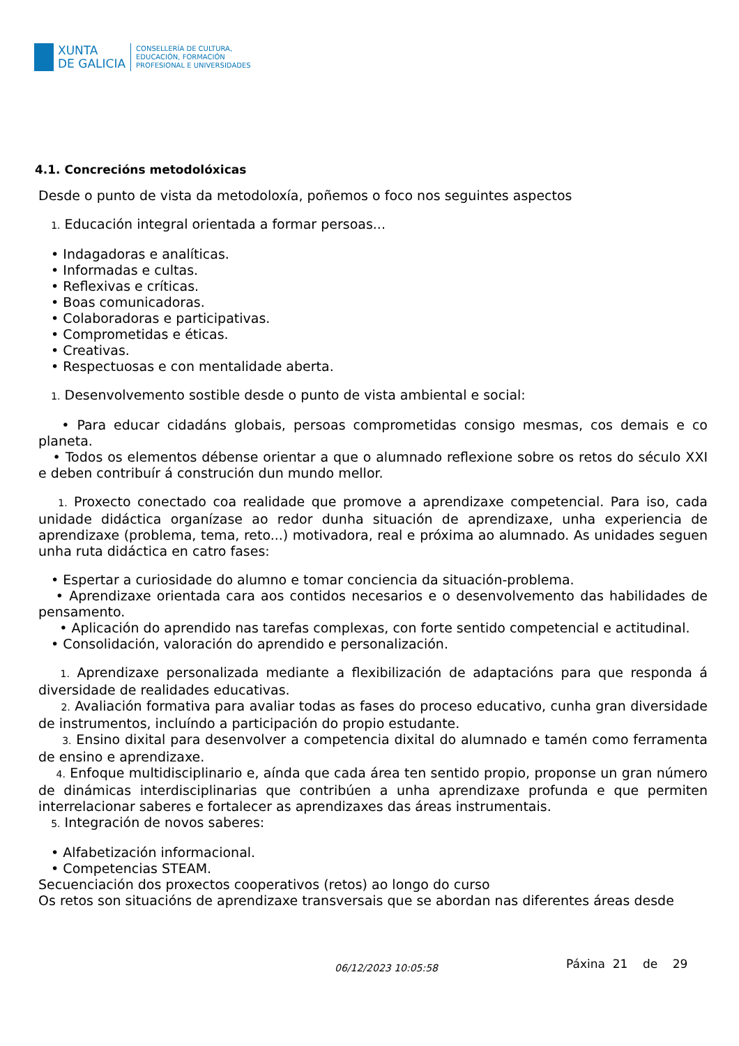XUNTA
DE GALICIA
CONSELLERÍA DE CULTURA,
EDUCACIÓN, FORMACIÓN
PROFESIONAL E UNIVERSIDADES
4.1. Concrecións metodolóxicas
Desde o punto de vista da metodoloxía, poñemos o foco nos seguintes aspectos
1. Educación integral orientada a formar persoas...
• Indagadoras e analíticas.
• Informadas e cultas.
• Reflexivas e críticas.
• Boas comunicadoras.
• Colaboradoras e participativas.
• Comprometidas e éticas.
• Creativas.
• Respectuosas e con mentalidade aberta.
1. Desenvolvemento sostible desde o punto de vista ambiental e social:
• Para educar cidadáns globais, persoas comprometidas consigo mesmas, cos demais e co planeta.
• Todos os elementos débense orientar a que o alumnado reflexione sobre os retos do século XXI e deben contribuír á construción dun mundo mellor.
1. Proxecto conectado coa realidade que promove a aprendizaxe competencial. Para iso, cada unidade didáctica organízase ao redor dunha situación de aprendizaxe, unha experiencia de aprendizaxe (problema, tema, reto...) motivadora, real e próxima ao alumnado. As unidades seguen unha ruta didáctica en catro fases:
• Espertar a curiosidade do alumno e tomar conciencia da situación-problema.
• Aprendizaxe orientada cara aos contidos necesarios e o desenvolvemento das habilidades de pensamento.
• Aplicación do aprendido nas tarefas complexas, con forte sentido competencial e actitudinal.
• Consolidación, valoración do aprendido e personalización.
1. Aprendizaxe personalizada mediante a flexibilización de adaptacións para que responda á diversidade de realidades educativas.
2. Avaliación formativa para avaliar todas as fases do proceso educativo, cunha gran diversidade de instrumentos, incluíndo a participación do propio estudante.
3. Ensino dixital para desenvolver a competencia dixital do alumnado e tamén como ferramenta de ensino e aprendizaxe.
4. Enfoque multidisciplinario e, aínda que cada área ten sentido propio, proponse un gran número de dinámicas interdisciplinarias que contribúen a unha aprendizaxe profunda e que permiten interrelacionar saberes e fortalecer as aprendizaxes das áreas instrumentais.
5. Integración de novos saberes:
• Alfabetización informacional.
• Competencias STEAM.
Secuenciación dos proxectos cooperativos (retos) ao longo do curso
Os retos son situacións de aprendizaxe transversais que se abordan nas diferentes áreas desde
06/12/2023 10:05:58 Páxina 21 de 29